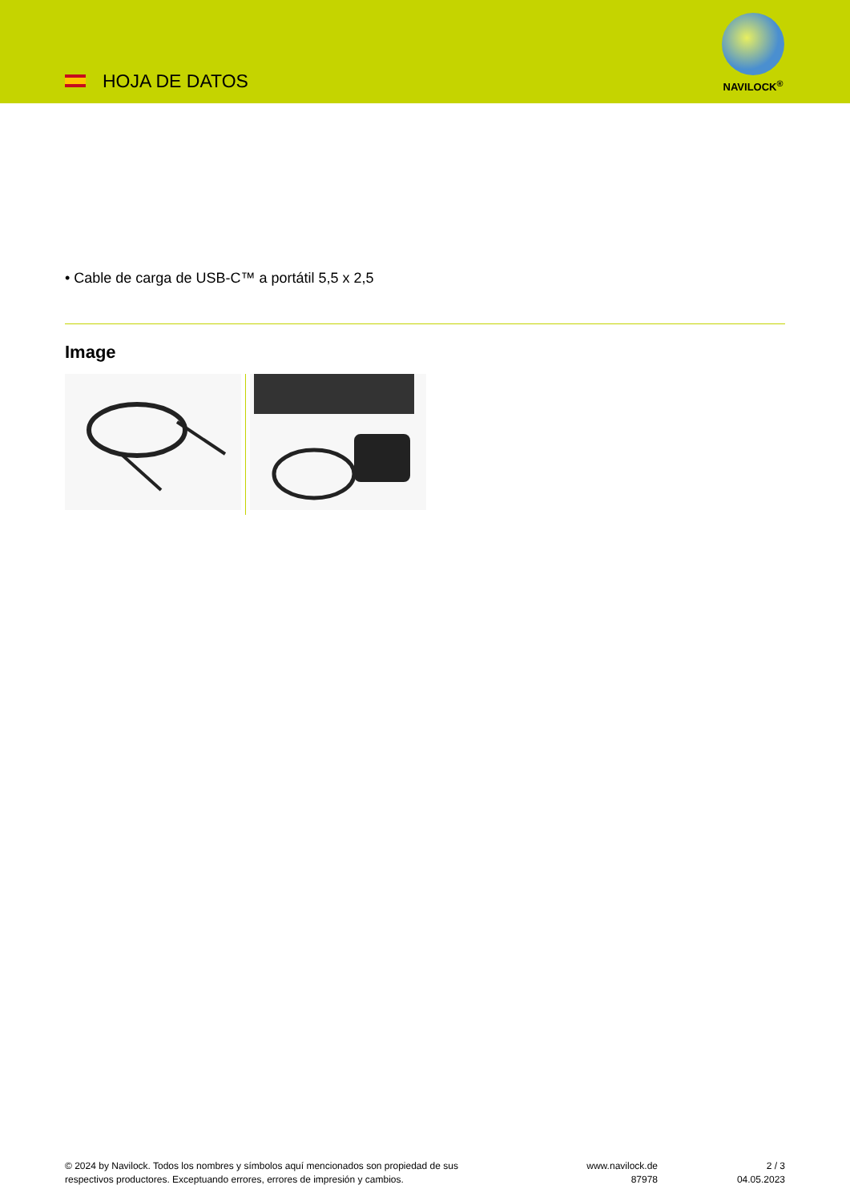HOJA DE DATOS
NAVILOCK<sup>®</sup>
• Cable de carga de USB-C™ a portátil 5,5 x 2,5
Image
© 2024 by Navilock. Todos los nombres y símbolos aquí mencionados son propiedad de sus respectivos productores. Exceptuando errores, errores de impresión y cambios.
www.navilock.de
87978
2 / 3
04.05.2023